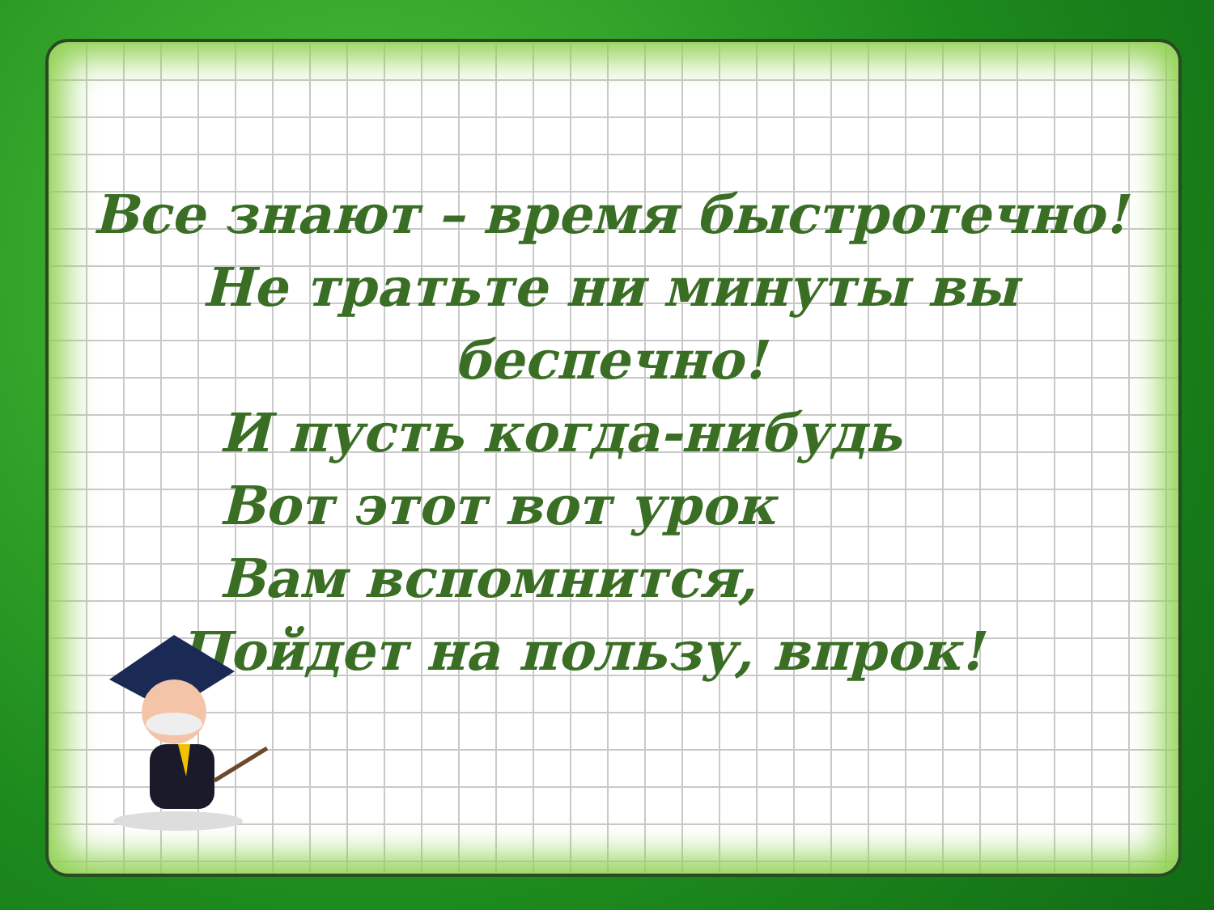Все знают – время быстротечно!
Не тратьте ни минуты вы беспечно!
И пусть когда-нибудь
Вот этот вот урок
Вам вспомнится,
Пойдет на пользу, впрок!